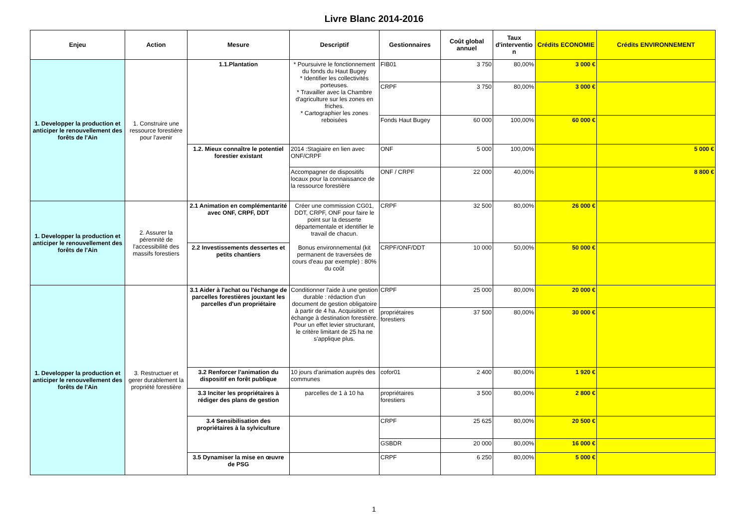Livre Blanc 2014-2016
| Enjeu | Action | Mesure | Descriptif | Gestionnaires | Coût global annuel | Taux d'interventio n | Crédits ECONOMIE | Crédits ENVIRONNEMENT |
| --- | --- | --- | --- | --- | --- | --- | --- | --- |
| 1. Developper la production et anticiper le renouvellement des forêts de l'Ain | 1. Construire une ressource forestière pour l'avenir | 1.1.Plantation | * Poursuivre le fonctionnement du fonds du Haut Bugey * Identifier les collectivités porteuses. * Travailler avec la Chambre d'agriculture sur les zones en friches. * Cartographier les zones reboisées | FIB01 | 3 750 | 80,00% | 3 000 € | |
| | | | | CRPF | 3 750 | 80,00% | 3 000 € | |
| | | | | Fonds Haut Bugey | 60 000 | 100,00% | 60 000 € | |
| | | 1.2. Mieux connaître le potentiel forestier existant | 2014 :Stagiaire en lien avec ONF/CRPF | ONF | 5 000 | 100,00% | | 5 000 € |
| | | | Accompagner de dispositifs locaux pour la connaissance de la ressource forestière | ONF / CRPF | 22 000 | 40,00% | | 8 800 € |
| 1. Developper la production et anticiper le renouvellement des forêts de l'Ain | 2. Assurer la pérennité de l'accessibilité des massifs forestiers | 2.1 Animation en complémentarité avec ONF, CRPF, DDT | Créer une commission CG01, DDT, CRPF, ONF pour faire le point sur la desserte départementale et identifier le travail de chacun. Bonus environnemental (kit permanent de traversées de cours d'eau par exemple) : 80% du coût | CRPF | 32 500 | 80,00% | 26 000 € | |
| | | 2.2 Investissements dessertes et petits chantiers | | CRPF/ONF/DDT | 10 000 | 50,00% | 50 000 € | |
| 1. Developper la production et anticiper le renouvellement des forêts de l'Ain | 3. Restructuer et gerer durablement la propriété forestière | 3.1 Aider à l'achat ou l'échange de parcelles forestières jouxtant les parcelles d'un propriétaire | Conditionner l'aide à une gestion durable : rédaction d'un document de gestion obligatoire à partir de 4 ha. Acquisition et échange à destination forestière. Pour un effet levier structurant, le critère limitant de 25 ha ne s'applique plus. | CRPF | 25 000 | 80,00% | 20 000 € | |
| | | | | propriétaires forestiers | 37 500 | 80,00% | 30 000 € | |
| | | 3.2 Renforcer l'animation du dispositif en forêt publique | 10 jours d'animation auprès des communes | cofor01 | 2 400 | 80,00% | 1 920 € | |
| | | 3.3 Inciter les propriétaires à rédiger des plans de gestion | parcelles de 1 à 10 ha | propriétaires forestiers | 3 500 | 80,00% | 2 800 € | |
| | | 3.4 Sensibilisation des propriétaires à la sylviculture | | CRPF | 25 625 | 80,00% | 20 500 € | |
| | | | | GSBDR | 20 000 | 80,00% | 16 000 € | |
| | | 3.5 Dynamiser la mise en œuvre de PSG | | CRPF | 6 250 | 80,00% | 5 000 € | |
1